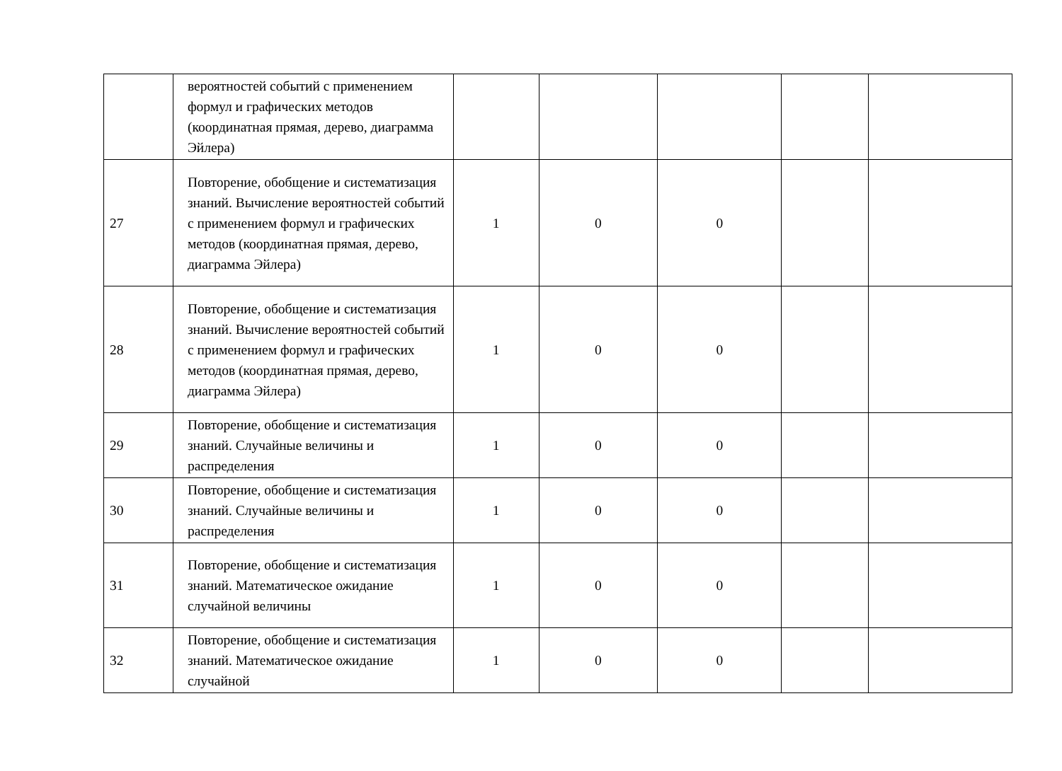| | вероятностей событий с применением формул и графических методов (координатная прямая, дерево, диаграмма Эйлера) | | | | | |
| 27 | Повторение, обобщение и систематизация знаний. Вычисление вероятностей событий с применением формул и графических методов (координатная прямая, дерево, диаграмма Эйлера) | 1 | 0 | 0 | | |
| 28 | Повторение, обобщение и систематизация знаний. Вычисление вероятностей событий с применением формул и графических методов (координатная прямая, дерево, диаграмма Эйлера) | 1 | 0 | 0 | | |
| 29 | Повторение, обобщение и систематизация знаний. Случайные величины и распределения | 1 | 0 | 0 | | |
| 30 | Повторение, обобщение и систематизация знаний. Случайные величины и распределения | 1 | 0 | 0 | | |
| 31 | Повторение, обобщение и систематизация знаний. Математическое ожидание случайной величины | 1 | 0 | 0 | | |
| 32 | Повторение, обобщение и систематизация знаний. Математическое ожидание случайной | 1 | 0 | 0 | | |